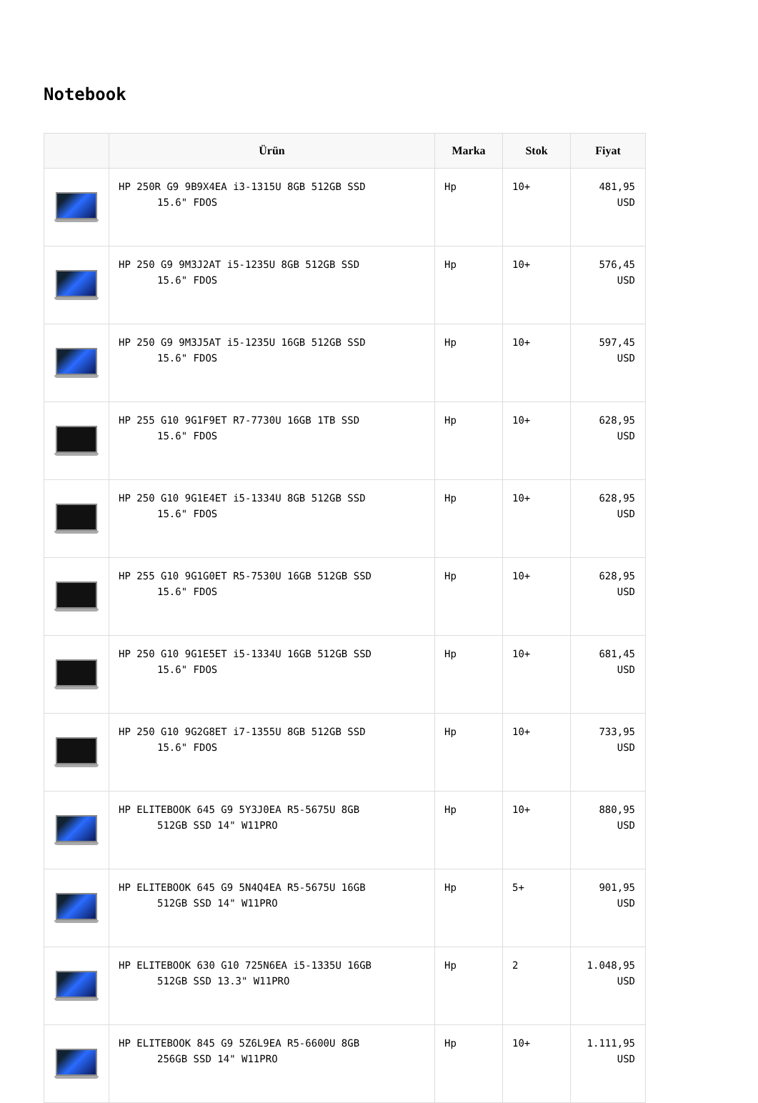Notebook
| | Ürün | Marka | Stok | Fiyat |
| --- | --- | --- | --- | --- |
| | HP 250R G9 9B9X4EA i3-1315U 8GB 512GB SSD 15.6" FDOS | Hp | 10+ | 481,95 USD |
| | HP 250 G9 9M3J2AT i5-1235U 8GB 512GB SSD 15.6" FDOS | Hp | 10+ | 576,45 USD |
| | HP 250 G9 9M3J5AT i5-1235U 16GB 512GB SSD 15.6" FDOS | Hp | 10+ | 597,45 USD |
| | HP 255 G10 9G1F9ET R7-7730U 16GB 1TB SSD 15.6" FDOS | Hp | 10+ | 628,95 USD |
| | HP 250 G10 9G1E4ET i5-1334U 8GB 512GB SSD 15.6" FDOS | Hp | 10+ | 628,95 USD |
| | HP 255 G10 9G1G0ET R5-7530U 16GB 512GB SSD 15.6" FDOS | Hp | 10+ | 628,95 USD |
| | HP 250 G10 9G1E5ET i5-1334U 16GB 512GB SSD 15.6" FDOS | Hp | 10+ | 681,45 USD |
| | HP 250 G10 9G2G8ET i7-1355U 8GB 512GB SSD 15.6" FDOS | Hp | 10+ | 733,95 USD |
| | HP ELITEBOOK 645 G9 5Y3J0EA R5-5675U 8GB 512GB SSD 14" W11PRO | Hp | 10+ | 880,95 USD |
| | HP ELITEBOOK 645 G9 5N4Q4EA R5-5675U 16GB 512GB SSD 14" W11PRO | Hp | 5+ | 901,95 USD |
| | HP ELITEBOOK 630 G10 725N6EA i5-1335U 16GB 512GB SSD 13.3" W11PRO | Hp | 2 | 1.048,95 USD |
| | HP ELITEBOOK 845 G9 5Z6L9EA R5-6600U 8GB 256GB SSD 14" W11PRO | Hp | 10+ | 1.111,95 USD |